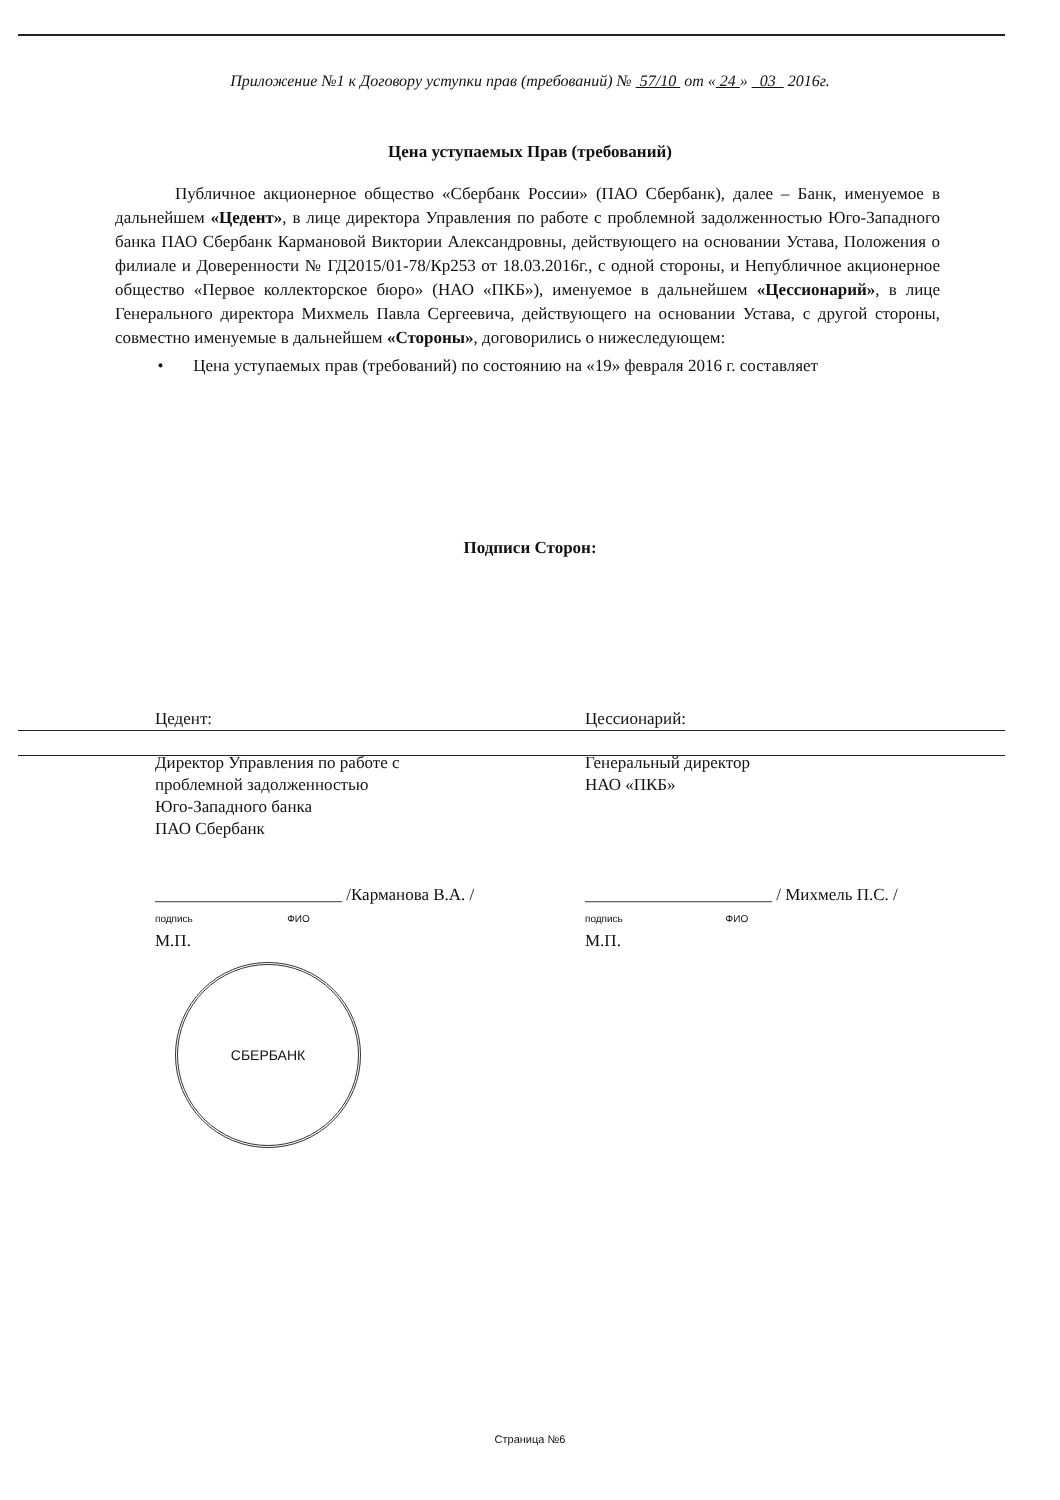Приложение №1 к Договору уступки прав (требований) № 57/10 от « 24 » 03 2016г.
Цена уступаемых Прав (требований)
Публичное акционерное общество «Сбербанк России» (ПАО Сбербанк), далее – Банк, именуемое в дальнейшем «Цедент», в лице директора Управления по работе с проблемной задолженностью Юго-Западного банка ПАО Сбербанк Кармановой Виктории Александровны, действующего на основании Устава, Положения о филиале и Доверенности № ГД2015/01-78/Кр253 от 18.03.2016г., с одной стороны, и Непубличное акционерное общество «Первое коллекторское бюро» (НАО «ПКБ»), именуемое в дальнейшем «Цессионарий», в лице Генерального директора Михмель Павла Сергеевича, действующего на основании Устава, с другой стороны, совместно именуемые в дальнейшем «Стороны», договорились о нижеследующем:
• Цена уступаемых прав (требований) по состоянию на «19» февраля 2016 г. составляет
Подписи Сторон:
Цедент:
Директор Управления по работе с
проблемной задолженностью
Юго-Западного банка
ПАО Сбербанк
______________________ /Карманова В.А. /
подпись ФИО
М.П.
СБЕРБАНК
Цессионарий:
Генеральный директор
НАО «ПКБ»
______________________ / Михмель П.С. /
подпись ФИО
М.П.
Страница №6